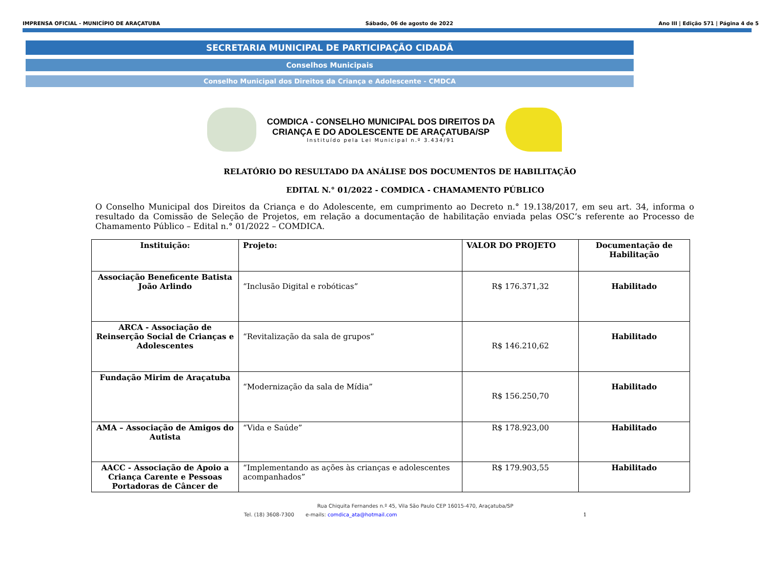IMPRENSA OFICIAL - MUNICÍPIO DE ARAÇATUBA Sábado, 06 de agosto de 2022 Ano III | Edição 571 | Página 4 de 5
SECRETARIA MUNICIPAL DE PARTICIPAÇÃO CIDADÃ
Conselhos Municipais
Conselho Municipal dos Direitos da Criança e Adolescente - CMDCA
COMDICA - CONSELHO MUNICIPAL DOS DIREITOS DA
CRIANÇA E DO ADOLESCENTE DE ARAÇATUBA/SP
Instituído pela Lei Municipal n.º 3.434/91
RELATÓRIO DO RESULTADO DA ANÁLISE DOS DOCUMENTOS DE HABILITAÇÃO
EDITAL N.° 01/2022 - COMDICA - CHAMAMENTO PÚBLICO
O Conselho Municipal dos Direitos da Criança e do Adolescente, em cumprimento ao Decreto n.° 19.138/2017, em seu art. 34, informa o resultado da Comissão de Seleção de Projetos, em relação a documentação de habilitação enviada pelas OSC’s referente ao Processo de Chamamento Público – Edital n.° 01/2022 – COMDICA.
| Instituição: | Projeto: | VALOR DO PROJETO | Documentação de Habilitação |
| --- | --- | --- | --- |
| Associação Beneficente Batista João Arlindo | “Inclusão Digital e robóticas” | R$ 176.371,32 | Habilitado |
| ARCA - Associação de Reinserção Social de Crianças e Adolescentes | “Revitalização da sala de grupos” | R$ 146.210,62 | Habilitado |
| Fundação Mirim de Araçatuba | “Modernização da sala de Mídia” | R$ 156.250,70 | Habilitado |
| AMA – Associação de Amigos do Autista | “Vida e Saúde” | R$ 178.923,00 | Habilitado |
| AACC - Associação de Apoio a Criança Carente e Pessoas Portadoras de Câncer de | “Implementando as ações às crianças e adolescentes acompanhados” | R$ 179.903,55 | Habilitado |
Rua Chiquita Fernandes n.º 45, Vila São Paulo CEP 16015-470, Araçatuba/SP
Tel. (18) 3608-7300 e-mails: comdica_ata@hotmail.com 1